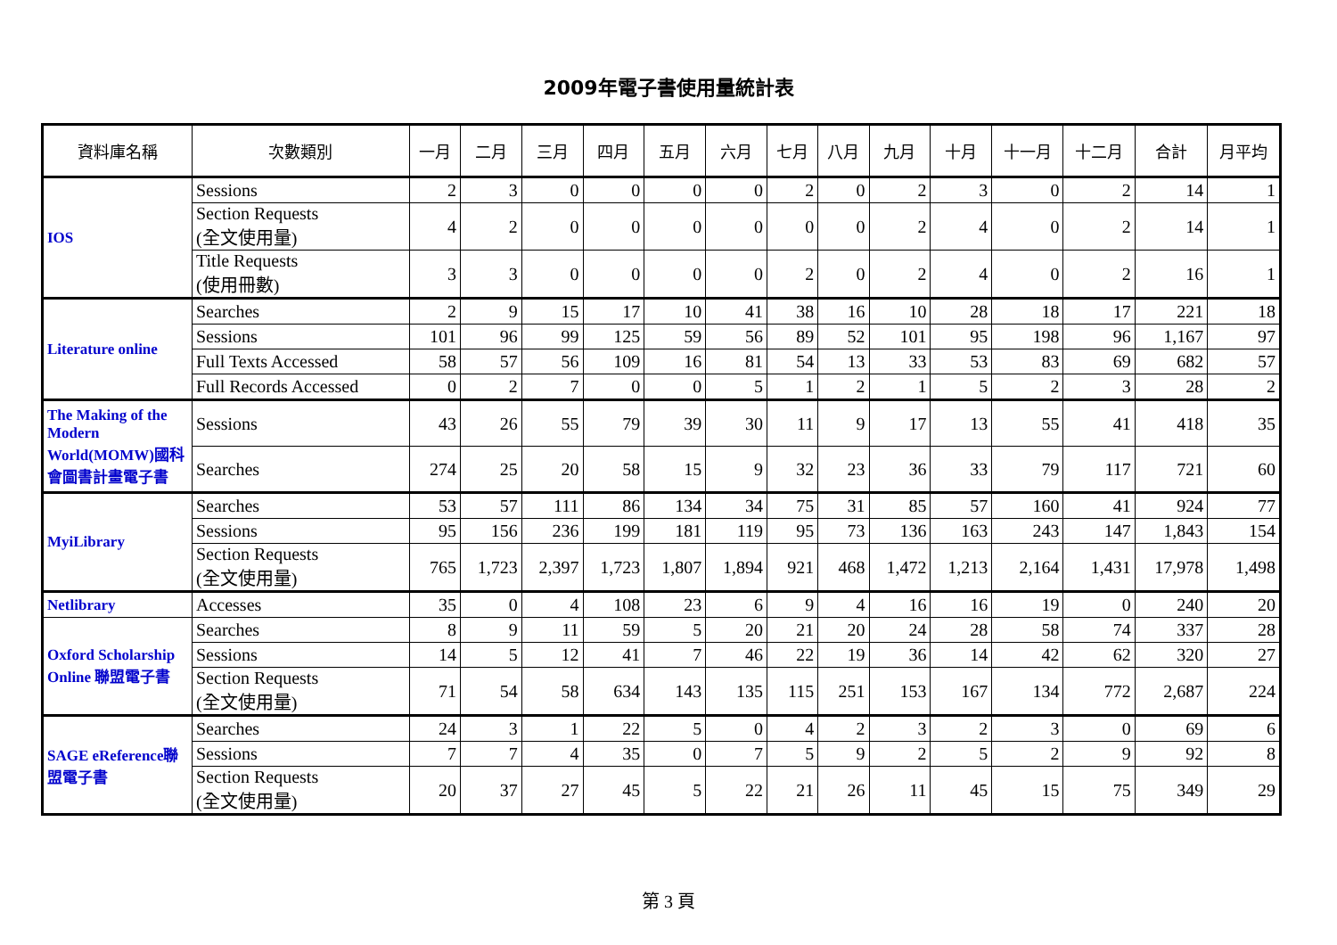2009年電子書使用量統計表
| 資料庫名稱 | 次數類別 | 一月 | 二月 | 三月 | 四月 | 五月 | 六月 | 七月 | 八月 | 九月 | 十月 | 十一月 | 十二月 | 合計 | 月平均 |
| --- | --- | --- | --- | --- | --- | --- | --- | --- | --- | --- | --- | --- | --- | --- | --- |
| IOS | Sessions | 2 | 3 | 0 | 0 | 0 | 0 | 2 | 0 | 2 | 3 | 0 | 2 | 14 | 1 |
| | Section Requests (全文使用量) | 4 | 2 | 0 | 0 | 0 | 0 | 0 | 0 | 2 | 4 | 0 | 2 | 14 | 1 |
| | Title Requests (使用冊數) | 3 | 3 | 0 | 0 | 0 | 0 | 2 | 0 | 2 | 4 | 0 | 2 | 16 | 1 |
| Literature online | Searches | 2 | 9 | 15 | 17 | 10 | 41 | 38 | 16 | 10 | 28 | 18 | 17 | 221 | 18 |
| | Sessions | 101 | 96 | 99 | 125 | 59 | 56 | 89 | 52 | 101 | 95 | 198 | 96 | 1,167 | 97 |
| | Full Texts Accessed | 58 | 57 | 56 | 109 | 16 | 81 | 54 | 13 | 33 | 53 | 83 | 69 | 682 | 57 |
| | Full Records Accessed | 0 | 2 | 7 | 0 | 0 | 5 | 1 | 2 | 1 | 5 | 2 | 3 | 28 | 2 |
| The Making of the Modern World(MOMW)國科會圖書計畫電子書 | Sessions | 43 | 26 | 55 | 79 | 39 | 30 | 11 | 9 | 17 | 13 | 55 | 41 | 418 | 35 |
| | Searches | 274 | 25 | 20 | 58 | 15 | 9 | 32 | 23 | 36 | 33 | 79 | 117 | 721 | 60 |
| MyiLibrary | Searches | 53 | 57 | 111 | 86 | 134 | 34 | 75 | 31 | 85 | 57 | 160 | 41 | 924 | 77 |
| | Sessions | 95 | 156 | 236 | 199 | 181 | 119 | 95 | 73 | 136 | 163 | 243 | 147 | 1,843 | 154 |
| | Section Requests (全文使用量) | 765 | 1,723 | 2,397 | 1,723 | 1,807 | 1,894 | 921 | 468 | 1,472 | 1,213 | 2,164 | 1,431 | 17,978 | 1,498 |
| Netlibrary | Accesses | 35 | 0 | 4 | 108 | 23 | 6 | 9 | 4 | 16 | 16 | 19 | 0 | 240 | 20 |
| Oxford Scholarship Online 聯盟電子書 | Searches | 8 | 9 | 11 | 59 | 5 | 20 | 21 | 20 | 24 | 28 | 58 | 74 | 337 | 28 |
| | Sessions | 14 | 5 | 12 | 41 | 7 | 46 | 22 | 19 | 36 | 14 | 42 | 62 | 320 | 27 |
| | Section Requests (全文使用量) | 71 | 54 | 58 | 634 | 143 | 135 | 115 | 251 | 153 | 167 | 134 | 772 | 2,687 | 224 |
| SAGE eReference聯盟電子書 | Searches | 24 | 3 | 1 | 22 | 5 | 0 | 4 | 2 | 3 | 2 | 3 | 0 | 69 | 6 |
| | Sessions | 7 | 7 | 4 | 35 | 0 | 7 | 5 | 9 | 2 | 5 | 2 | 9 | 92 | 8 |
| | Section Requests (全文使用量) | 20 | 37 | 27 | 45 | 5 | 22 | 21 | 26 | 11 | 45 | 15 | 75 | 349 | 29 |
第 3 頁